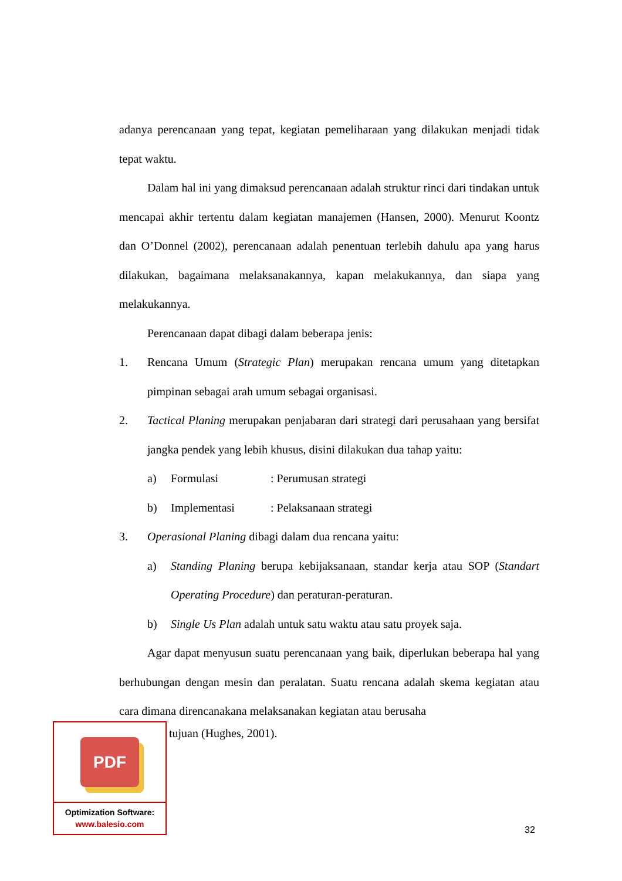adanya perencanaan yang tepat, kegiatan pemeliharaan yang dilakukan menjadi tidak tepat waktu.
Dalam hal ini yang dimaksud perencanaan adalah struktur rinci dari tindakan untuk mencapai akhir tertentu dalam kegiatan manajemen (Hansen, 2000). Menurut Koontz dan O’Donnel (2002), perencanaan adalah penentuan terlebih dahulu apa yang harus dilakukan, bagaimana melaksanakannya, kapan melakukannya, dan siapa yang melakukannya.
Perencanaan dapat dibagi dalam beberapa jenis:
1. Rencana Umum (Strategic Plan) merupakan rencana umum yang ditetapkan pimpinan sebagai arah umum sebagai organisasi.
2. Tactical Planing merupakan penjabaran dari strategi dari perusahaan yang bersifat jangka pendek yang lebih khusus, disini dilakukan dua tahap yaitu:
a) Formulasi: Perumusan strategi
b) Implementasi: Pelaksanaan strategi
3. Operasional Planing dibagi dalam dua rencana yaitu:
a) Standing Planing berupa kebijaksanaan, standar kerja atau SOP (Standart Operating Procedure) dan peraturan-peraturan.
b) Single Us Plan adalah untuk satu waktu atau satu proyek saja.
Agar dapat menyusun suatu perencanaan yang baik, diperlukan beberapa hal yang berhubungan dengan mesin dan peralatan. Suatu rencana adalah skema kegiatan atau cara dimana direncanakana melaksanakan kegiatan atau berusaha
PDF
Optimization Software:
www.balesio.com
tujuan (Hughes, 2001).
32